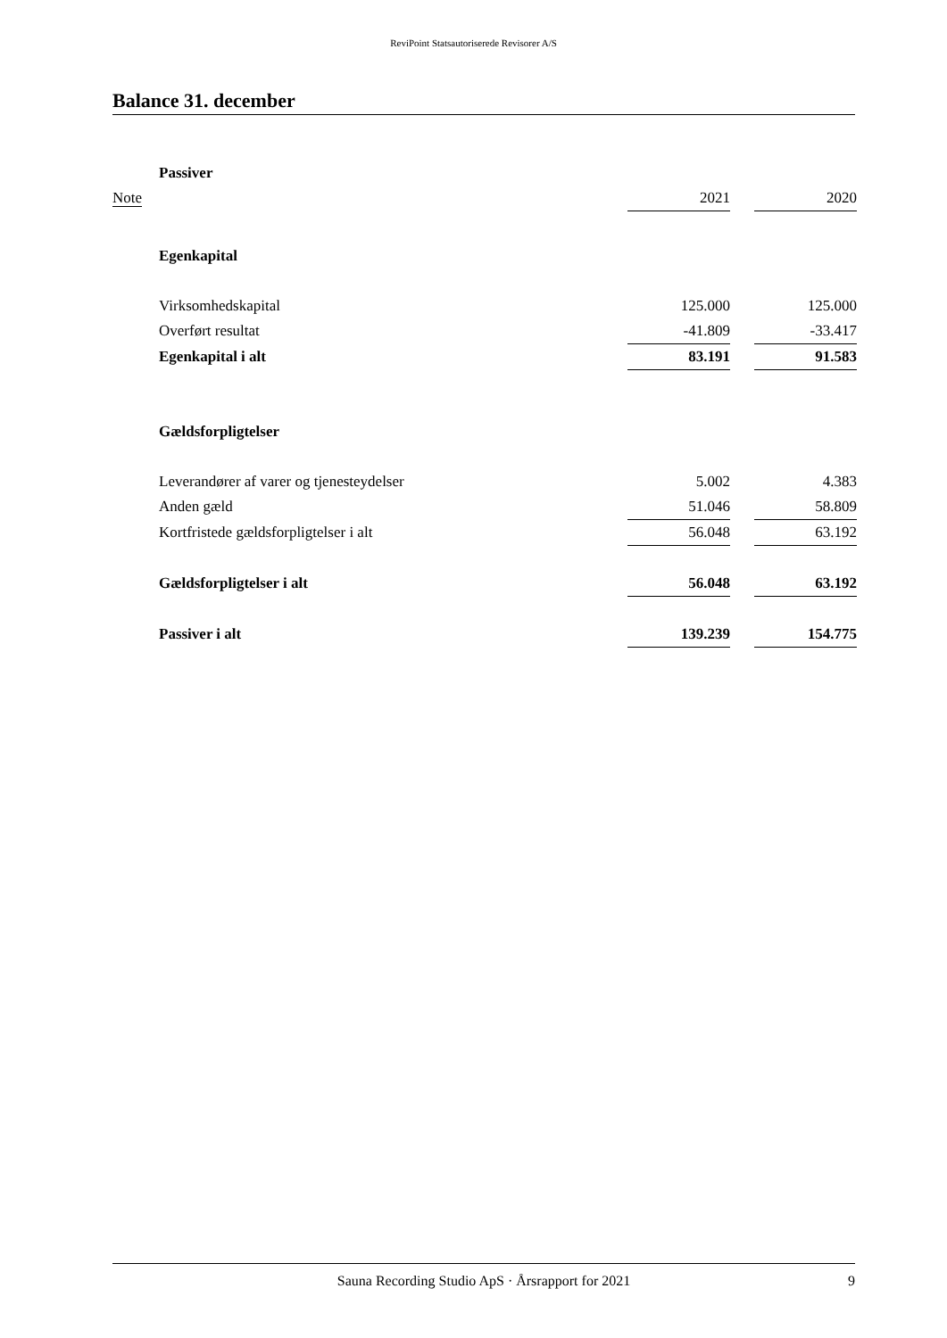ReviPoint Statsautoriserede Revisorer A/S
Balance 31. december
| | Passiver | | | |
| Note | | 2021 | | 2020 |
| | Egenkapital | | | |
| | Virksomhedskapital | 125.000 | | 125.000 |
| | Overført resultat | -41.809 | | -33.417 |
| | Egenkapital i alt | 83.191 | | 91.583 |
| | Gældsforpligtelser | | | |
| | Leverandører af varer og tjenesteydelser | 5.002 | | 4.383 |
| | Anden gæld | 51.046 | | 58.809 |
| | Kortfristede gældsforpligtelser i alt | 56.048 | | 63.192 |
| | Gældsforpligtelser i alt | 56.048 | | 63.192 |
| | Passiver i alt | 139.239 | | 154.775 |
Sauna Recording Studio ApS · Årsrapport for 2021 9